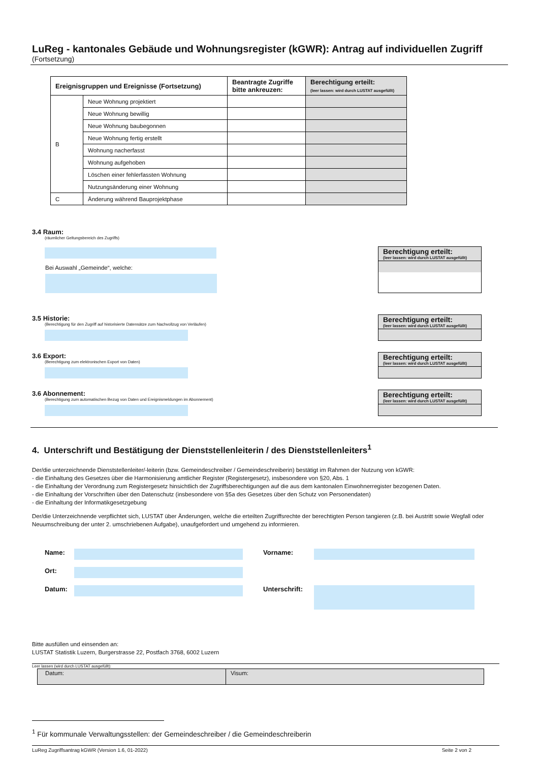LuReg - kantonales Gebäude und Wohnungsregister (kGWR): Antrag auf individuellen Zugriff
(Fortsetzung)
| Ereignisgruppen und Ereignisse (Fortsetzung) | | Beantragte Zugriffe bitte ankreuzen: | Berechtigung erteilt: (leer lassen: wird durch LUSTAT ausgefüllt) |
| --- | --- | --- | --- |
| B | Neue Wohnung projektiert | | |
| | Neue Wohnung bewillig | | |
| | Neue Wohnung baubegonnen | | |
| | Neue Wohnung fertig erstellt | | |
| | Wohnung nacherfasst | | |
| | Wohnung aufgehoben | | |
| | Löschen einer fehlerfassten Wohnung | | |
| | Nutzungsänderung einer Wohnung | | |
| C | Änderung während Bauprojektphase | | |
3.4 Raum:
(räumlicher Geltungsbereich des Zugriffs)
Bei Auswahl „Gemeinde“, welche:
Berechtigung erteilt:
(leer lassen: wird durch LUSTAT ausgefüllt)
3.5 Historie:
(Berechtigung für den Zugriff auf historisierte Datensätze zum Nachvollzug von Verläufen)
Berechtigung erteilt:
(leer lassen: wird durch LUSTAT ausgefüllt)
3.6 Export:
(Berechtigung zum elektronischen Export von Daten)
Berechtigung erteilt:
(leer lassen: wird durch LUSTAT ausgefüllt)
3.6 Abonnement:
(Berechtigung zum automatischen Bezug von Daten und Ereignismeldungen im Abonnement)
Berechtigung erteilt:
(leer lassen: wird durch LUSTAT ausgefüllt)
4. Unterschrift und Bestätigung der Dienststellenleiterin / des Dienststellenleiters<sup>1</sup>
Der/die unterzeichnende Dienststellenleiter/-leiterin (bzw. Gemeindeschreiber / Gemeindeschreiberin) bestätigt im Rahmen der Nutzung von kGWR:
- die Einhaltung des Gesetzes über die Harmonisierung amtlicher Register (Registergesetz), insbesondere von §20, Abs. 1
- die Einhaltung der Verordnung zum Registergesetz hinsichtlich der Zugriffsberechtigungen auf die aus dem kantonalen Einwohnerregister bezogenen Daten.
- die Einhaltung der Vorschriften über den Datenschutz (insbesondere von §5a des Gesetzes über den Schutz von Personendaten)
- die Einhaltung der Informatikgesetzgebung
Der/die Unterzeichnende verpflichtet sich, LUSTAT über Änderungen, welche die erteilten Zugriffsrechte der berechtigten Person tangieren (z.B. bei Austritt sowie Wegfall oder Neuumschreibung der unter 2. umschriebenen Aufgabe), unaufgefordert und umgehend zu informieren.
Name:
Vorname:
Ort:
Datum:
Unterschrift:
Bitte ausfüllen und einsenden an:
LUSTAT Statistik Luzern, Burgerstrasse 22, Postfach 3768, 6002 Luzern
Leer lassen (wird durch LUSTAT ausgefüllt):
| Datum: | Visum: |
<sup>1</sup> Für kommunale Verwaltungsstellen: der Gemeindeschreiber / die Gemeindeschreiberin
LuReg Zugriffsantrag kGWR (Version 1.6, 01-2022) Seite 2 von 2